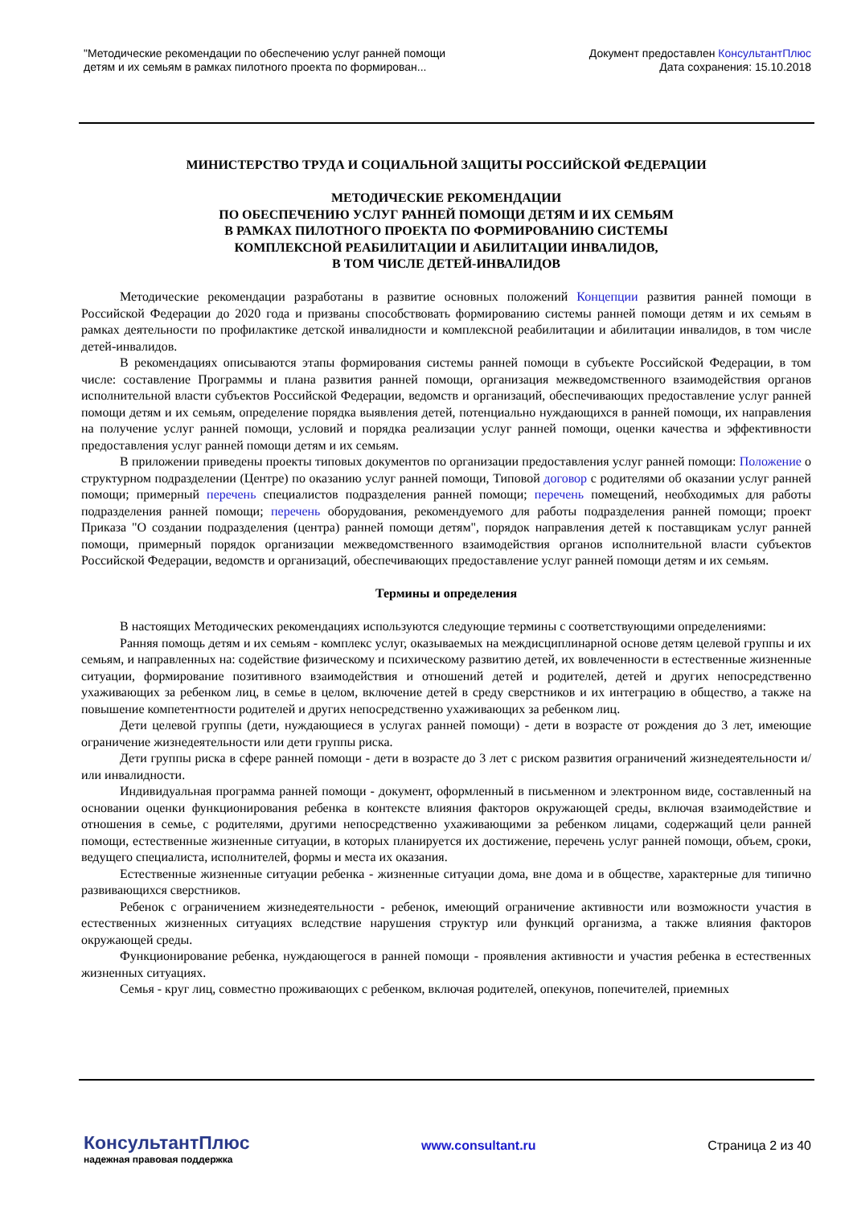"Методические рекомендации по обеспечению услуг ранней помощи
детям и их семьям в рамках пилотного проекта по формирован...
Документ предоставлен КонсультантПлюс
Дата сохранения: 15.10.2018
МИНИСТЕРСТВО ТРУДА И СОЦИАЛЬНОЙ ЗАЩИТЫ РОССИЙСКОЙ ФЕДЕРАЦИИ
МЕТОДИЧЕСКИЕ РЕКОМЕНДАЦИИ
ПО ОБЕСПЕЧЕНИЮ УСЛУГ РАННЕЙ ПОМОЩИ ДЕТЯМ И ИХ СЕМЬЯМ
В РАМКАХ ПИЛОТНОГО ПРОЕКТА ПО ФОРМИРОВАНИЮ СИСТЕМЫ
КОМПЛЕКСНОЙ РЕАБИЛИТАЦИИ И АБИЛИТАЦИИ ИНВАЛИДОВ,
В ТОМ ЧИСЛЕ ДЕТЕЙ-ИНВАЛИДОВ
Методические рекомендации разработаны в развитие основных положений Концепции развития ранней помощи в Российской Федерации до 2020 года и призваны способствовать формированию системы ранней помощи детям и их семьям в рамках деятельности по профилактике детской инвалидности и комплексной реабилитации и абилитации инвалидов, в том числе детей-инвалидов.
В рекомендациях описываются этапы формирования системы ранней помощи в субъекте Российской Федерации, в том числе: составление Программы и плана развития ранней помощи, организация межведомственного взаимодействия органов исполнительной власти субъектов Российской Федерации, ведомств и организаций, обеспечивающих предоставление услуг ранней помощи детям и их семьям, определение порядка выявления детей, потенциально нуждающихся в ранней помощи, их направления на получение услуг ранней помощи, условий и порядка реализации услуг ранней помощи, оценки качества и эффективности предоставления услуг ранней помощи детям и их семьям.
В приложении приведены проекты типовых документов по организации предоставления услуг ранней помощи: Положение о структурном подразделении (Центре) по оказанию услуг ранней помощи, Типовой договор с родителями об оказании услуг ранней помощи; примерный перечень специалистов подразделения ранней помощи; перечень помещений, необходимых для работы подразделения ранней помощи; перечень оборудования, рекомендуемого для работы подразделения ранней помощи; проект Приказа "О создании подразделения (центра) ранней помощи детям", порядок направления детей к поставщикам услуг ранней помощи, примерный порядок организации межведомственного взаимодействия органов исполнительной власти субъектов Российской Федерации, ведомств и организаций, обеспечивающих предоставление услуг ранней помощи детям и их семьям.
Термины и определения
В настоящих Методических рекомендациях используются следующие термины с соответствующими определениями:
Ранняя помощь детям и их семьям - комплекс услуг, оказываемых на междисциплинарной основе детям целевой группы и их семьям, и направленных на: содействие физическому и психическому развитию детей, их вовлеченности в естественные жизненные ситуации, формирование позитивного взаимодействия и отношений детей и родителей, детей и других непосредственно ухаживающих за ребенком лиц, в семье в целом, включение детей в среду сверстников и их интеграцию в общество, а также на повышение компетентности родителей и других непосредственно ухаживающих за ребенком лиц.
Дети целевой группы (дети, нуждающиеся в услугах ранней помощи) - дети в возрасте от рождения до 3 лет, имеющие ограничение жизнедеятельности или дети группы риска.
Дети группы риска в сфере ранней помощи - дети в возрасте до 3 лет с риском развития ограничений жизнедеятельности и/или инвалидности.
Индивидуальная программа ранней помощи - документ, оформленный в письменном и электронном виде, составленный на основании оценки функционирования ребенка в контексте влияния факторов окружающей среды, включая взаимодействие и отношения в семье, с родителями, другими непосредственно ухаживающими за ребенком лицами, содержащий цели ранней помощи, естественные жизненные ситуации, в которых планируется их достижение, перечень услуг ранней помощи, объем, сроки, ведущего специалиста, исполнителей, формы и места их оказания.
Естественные жизненные ситуации ребенка - жизненные ситуации дома, вне дома и в обществе, характерные для типично развивающихся сверстников.
Ребенок с ограничением жизнедеятельности - ребенок, имеющий ограничение активности или возможности участия в естественных жизненных ситуациях вследствие нарушения структур или функций организма, а также влияния факторов окружающей среды.
Функционирование ребенка, нуждающегося в ранней помощи - проявления активности и участия ребенка в естественных жизненных ситуациях.
Семья - круг лиц, совместно проживающих с ребенком, включая родителей, опекунов, попечителей, приемных
КонсультантПлюс
надежная правовая поддержка
www.consultant.ru Страница 2 из 40